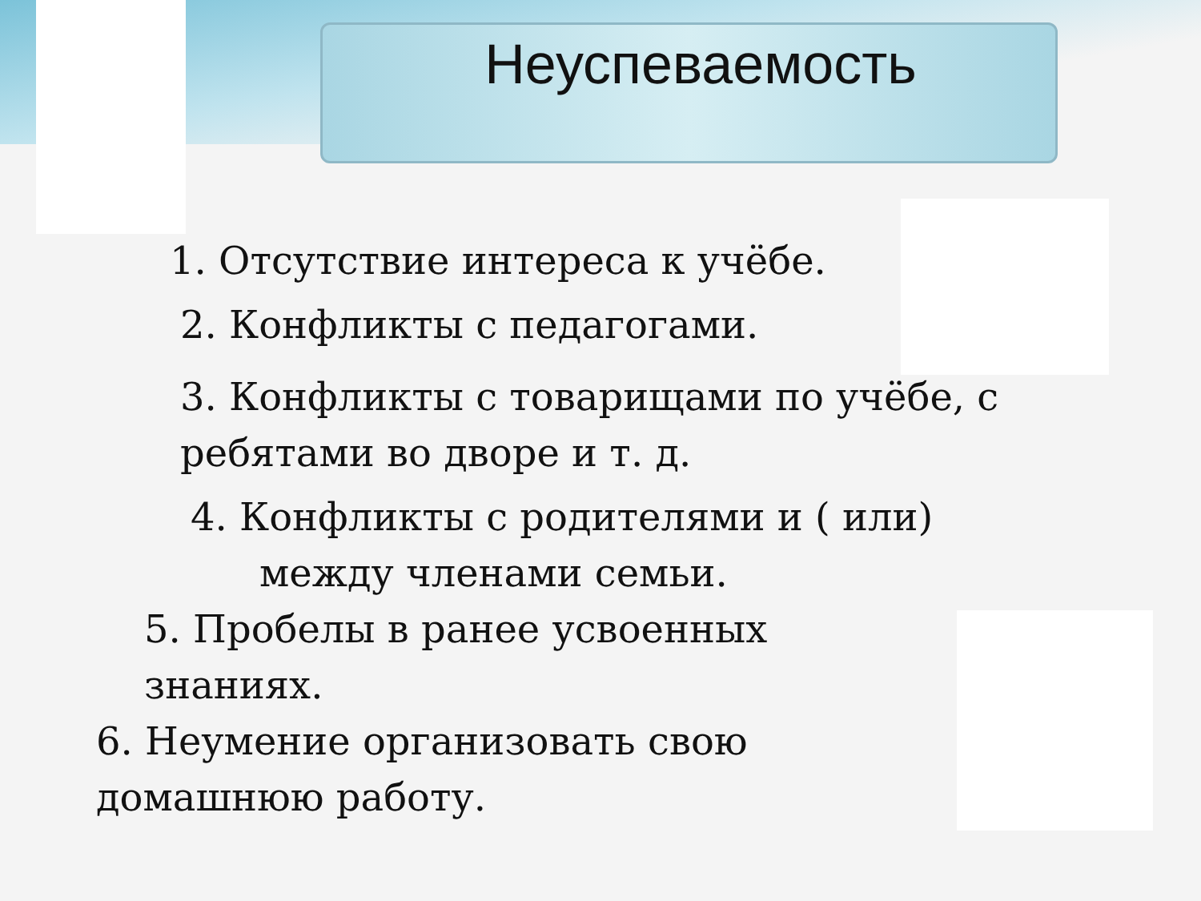Неуспеваемость
1. Отсутствие интереса к учёбе.
2. Конфликты с педагогами.
3. Конфликты с товарищами по учёбе, с
ребятами во дворе и т. д.
4. Конфликты с родителями и ( или)
между членами семьи.
5. Пробелы в ранее усвоенных
знаниях.
6. Неумение организовать свою
домашнюю работу.